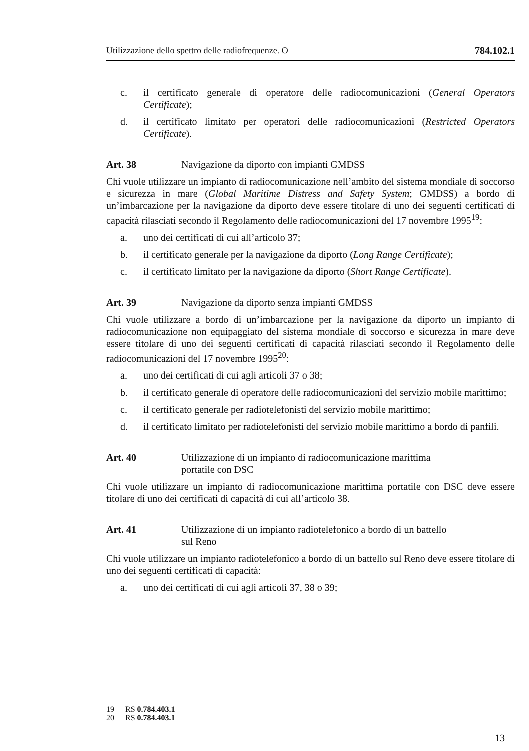Utilizzazione dello spettro delle radiofrequenze. O 784.102.1
c. il certificato generale di operatore delle radiocomunicazioni (General Operators Certificate);
d. il certificato limitato per operatori delle radiocomunicazioni (Restricted Operators Certificate).
Art. 38 Navigazione da diporto con impianti GMDSS
Chi vuole utilizzare un impianto di radiocomunicazione nell’ambito del sistema mondiale di soccorso e sicurezza in mare (Global Maritime Distress and Safety System; GMDSS) a bordo di un’imbarcazione per la navigazione da diporto deve essere titolare di uno dei seguenti certificati di capacità rilasciati secondo il Regolamento delle radiocomunicazioni del 17 novembre 1995<sup>19</sup>:
a. uno dei certificati di cui all’articolo 37;
b. il certificato generale per la navigazione da diporto (Long Range Certificate);
c. il certificato limitato per la navigazione da diporto (Short Range Certificate).
Art. 39 Navigazione da diporto senza impianti GMDSS
Chi vuole utilizzare a bordo di un’imbarcazione per la navigazione da diporto un impianto di radiocomunicazione non equipaggiato del sistema mondiale di soccorso e sicurezza in mare deve essere titolare di uno dei seguenti certificati di capacità rilasciati secondo il Regolamento delle radiocomunicazioni del 17 novembre 1995<sup>20</sup>:
a. uno dei certificati di cui agli articoli 37 o 38;
b. il certificato generale di operatore delle radiocomunicazioni del servizio mobile marittimo;
c. il certificato generale per radiotelefonisti del servizio mobile marittimo;
d. il certificato limitato per radiotelefonisti del servizio mobile marittimo a bordo di panfili.
Art. 40 Utilizzazione di un impianto di radiocomunicazione marittima
portatile con DSC
Chi vuole utilizzare un impianto di radiocomunicazione marittima portatile con DSC deve essere titolare di uno dei certificati di capacità di cui all’articolo 38.
Art. 41 Utilizzazione di un impianto radiotelefonico a bordo di un battello
sul Reno
Chi vuole utilizzare un impianto radiotelefonico a bordo di un battello sul Reno deve essere titolare di uno dei seguenti certificati di capacità:
a. uno dei certificati di cui agli articoli 37, 38 o 39;
19 RS 0.784.403.1
20 RS 0.784.403.1
13